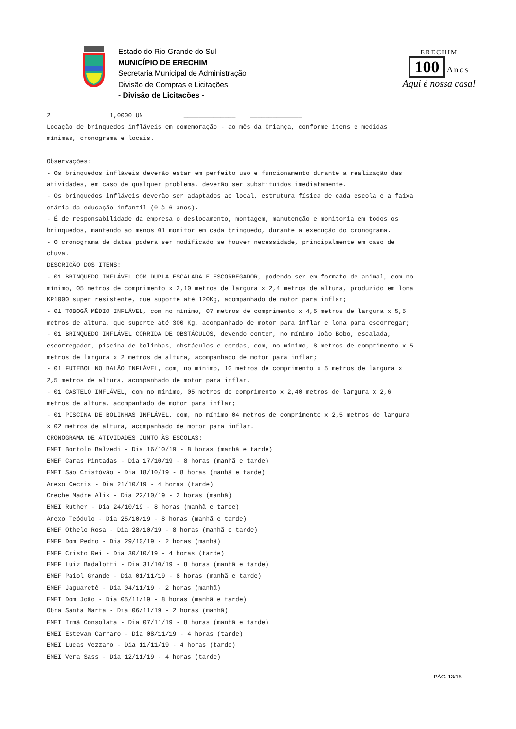Estado do Rio Grande do Sul
MUNICÍPIO DE ERECHIM
Secretaria Municipal de Administração
Divisão de Compras e Licitações
- Divisão de Licitacões -
ERECHIM
100 Anos
Aqui é nossa casa!
2 1,0000 UN ______________ ______________ Locação de brinquedos infláveis em comemoração - ao mês da Criança, conforme itens e medidas mínimas, cronograma e locais. Observações: - Os brinquedos infláveis deverão estar em perfeito uso e funcionamento durante a realização das atividades, em caso de qualquer problema, deverão ser substituídos imediatamente. - Os brinquedos infláveis deverão ser adaptados ao local, estrutura física de cada escola e a faixa etária da educação infantil (0 à 6 anos). - É de responsabilidade da empresa o deslocamento, montagem, manutenção e monitoria em todos os brinquedos, mantendo ao menos 01 monitor em cada brinquedo, durante a execução do cronograma. - O cronograma de datas poderá ser modificado se houver necessidade, principalmente em caso de chuva. DESCRIÇÃO DOS ITENS: - 01 BRINQUEDO INFLÁVEL COM DUPLA ESCALADA E ESCORREGADOR, podendo ser em formato de animal, com no mínimo, 05 metros de comprimento x 2,10 metros de largura x 2,4 metros de altura, produzido em lona KP1000 super resistente, que suporte até 120Kg, acompanhado de motor para inflar; - 01 TOBOGÃ MÉDIO INFLÁVEL, com no mínimo, 07 metros de comprimento x 4,5 metros de largura x 5,5 metros de altura, que suporte até 300 Kg, acompanhado de motor para inflar e lona para escorregar; - 01 BRINQUEDO INFLÁVEL CORRIDA DE OBSTÁCULOS, devendo conter, no mínimo João Bobo, escalada, escorregador, piscina de bolinhas, obstáculos e cordas, com, no mínimo, 8 metros de comprimento x 5 metros de largura x 2 metros de altura, acompanhado de motor para inflar; - 01 FUTEBOL NO BALÃO INFLÁVEL, com, no mínimo, 10 metros de comprimento x 5 metros de largura x 2,5 metros de altura, acompanhado de motor para inflar. - 01 CASTELO INFLÁVEL, com no mínimo, 05 metros de comprimento x 2,40 metros de largura x 2,6 metros de altura, acompanhado de motor para inflar; - 01 PISCINA DE BOLINHAS INFLÁVEL, com, no mínimo 04 metros de comprimento x 2,5 metros de largura x 02 metros de altura, acompanhado de motor para inflar. CRONOGRAMA DE ATIVIDADES JUNTO ÀS ESCOLAS: EMEI Bortolo Balvedi - Dia 16/10/19 - 8 horas (manhã e tarde) EMEF Caras Pintadas - Dia 17/10/19 - 8 horas (manhã e tarde) EMEI São Cristóvão - Dia 18/10/19 - 8 horas (manhã e tarde) Anexo Cecris - Dia 21/10/19 - 4 horas (tarde) Creche Madre Alix - Dia 22/10/19 - 2 horas (manhã) EMEI Ruther - Dia 24/10/19 - 8 horas (manhã e tarde) Anexo Teódulo - Dia 25/10/19 - 8 horas (manhã e tarde) EMEF Othelo Rosa - Dia 28/10/19 - 8 horas (manhã e tarde) EMEF Dom Pedro - Dia 29/10/19 - 2 horas (manhã) EMEF Cristo Rei - Dia 30/10/19 - 4 horas (tarde) EMEF Luiz Badalotti - Dia 31/10/19 - 8 horas (manhã e tarde) EMEF Paiol Grande - Dia 01/11/19 - 8 horas (manhã e tarde) EMEF Jaguaretê - Dia 04/11/19 - 2 horas (manhã) EMEI Dom João - Dia 05/11/19 - 8 horas (manhã e tarde) Obra Santa Marta - Dia 06/11/19 - 2 horas (manhã) EMEI Irmã Consolata - Dia 07/11/19 - 8 horas (manhã e tarde) EMEI Estevam Carraro - Dia 08/11/19 - 4 horas (tarde) EMEI Lucas Vezzaro - Dia 11/11/19 - 4 horas (tarde) EMEI Vera Sass - Dia 12/11/19 - 4 horas (tarde)
PÁG. 13/15